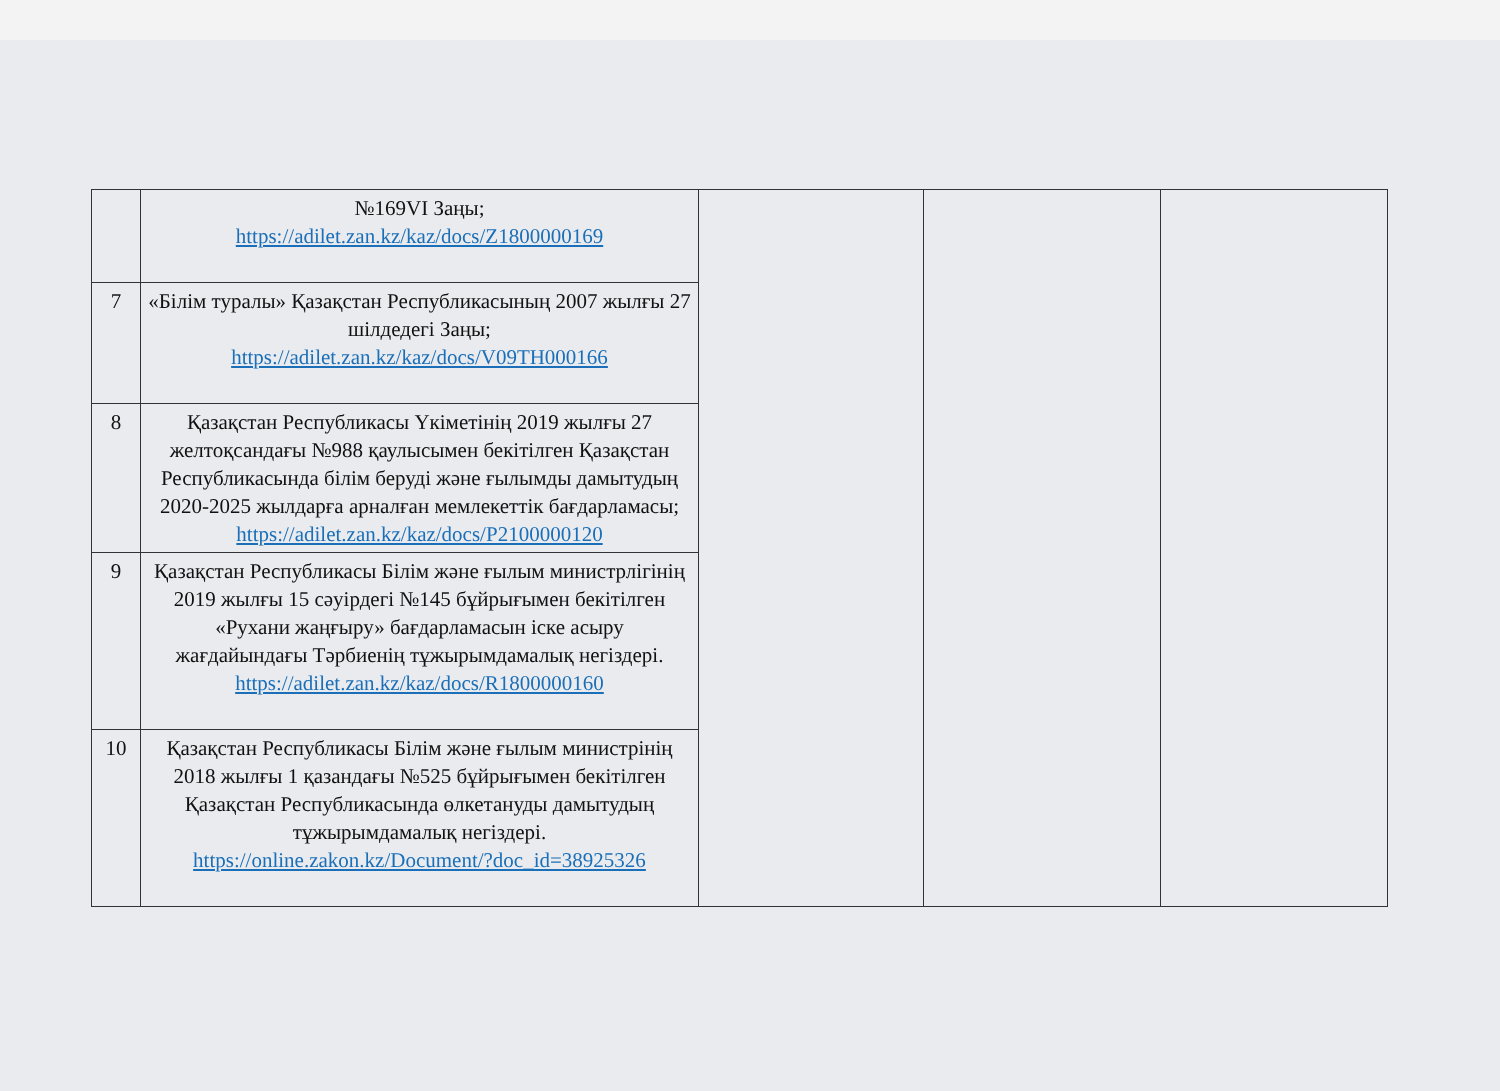| | №169VI Заңы; https://adilet.zan.kz/kaz/docs/Z1800000169 | | | |
| 7 | «Білім туралы» Қазақстан Республикасының 2007 жылғы 27 шілдедегі Заңы; https://adilet.zan.kz/kaz/docs/V09TH000166 | | | |
| 8 | Қазақстан Республикасы Үкіметінің 2019 жылғы 27 желтоқсандағы №988 қаулысымен бекітілген Қазақстан Республикасында білім беруді және ғылымды дамытудың 2020-2025 жылдарға арналған мемлекеттік бағдарламасы; https://adilet.zan.kz/kaz/docs/P2100000120 | | | |
| 9 | Қазақстан Республикасы Білім және ғылым министрлігінің 2019 жылғы 15 сәуірдегі №145 бұйрығымен бекітілген «Рухани жаңғыру» бағдарламасын іске асыру жағдайындағы Тәрбиенің тұжырымдамалық негіздері. https://adilet.zan.kz/kaz/docs/R1800000160 | | | |
| 10 | Қазақстан Республикасы Білім және ғылым министрінің 2018 жылғы 1 қазандағы №525 бұйрығымен бекітілген Қазақстан Республикасында өлкетануды дамытудың тұжырымдамалық негіздері. https://online.zakon.kz/Document/?doc_id=38925326 | | | |